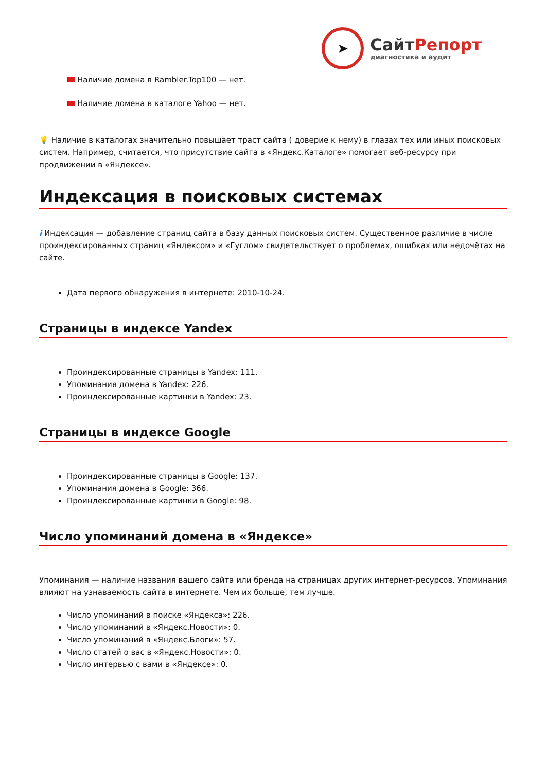➤
СайтРепорт
диагностика и аудит
Наличие домена в Rambler.Top100 — нет.
Наличие домена в каталоге Yahoo — нет.
💡 Наличие в каталогах значительно повышает траст сайта ( доверие к нему) в глазах тех или иных поисковых систем. Например, считается, что присутствие сайта в «Яндекс.Каталоге» помогает веб-ресурсу при продвижении в «Яндексе».
Индексация в поисковых системах
i Индексация — добавление страниц сайта в базу данных поисковых систем. Существенное различие в числе проиндексированных страниц «Яндексом» и «Гуглом» свидетельствует о проблемах, ошибках или недочётах на сайте.
Дата первого обнаружения в интернете: 2010-10-24.
Страницы в индексе Yandex
Проиндексированные страницы в Yandex: 111.
Упоминания домена в Yandex: 226.
Проиндексированные картинки в Yandex: 23.
Страницы в индексе Google
Проиндексированные страницы в Google: 137.
Упоминания домена в Google: 366.
Проиндексированные картинки в Google: 98.
Число упоминаний домена в «Яндексе»
Упоминания — наличие названия вашего сайта или бренда на страницах других интернет-ресурсов. Упоминания влияют на узнаваемость сайта в интернете. Чем их больше, тем лучше.
Число упоминаний в поиске «Яндекса»: 226.
Число упоминаний в «Яндекс.Новости»: 0.
Число упоминаний в «Яндекс.Блоги»: 57.
Число статей о вас в «Яндекс.Новости»: 0.
Число интервью с вами в «Яндексе»: 0.